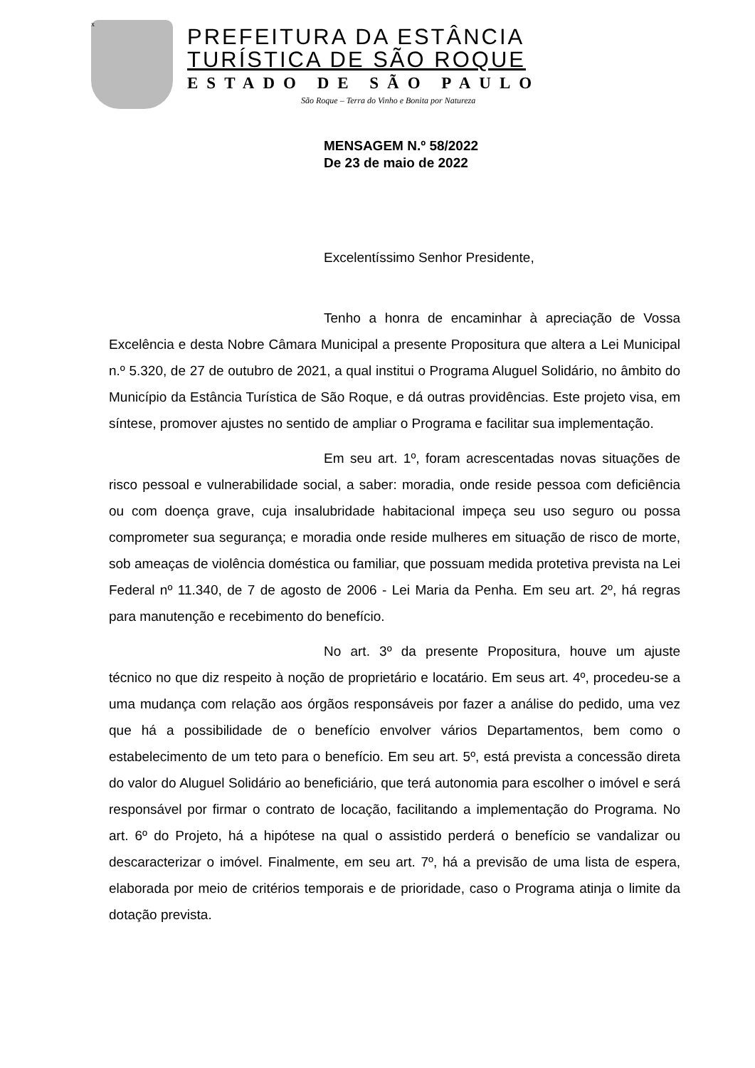x
PREFEITURA DA ESTÂNCIA
TURÍSTICA DE SÃO ROQUE
ESTADO DE SÃO PAULO
São Roque – Terra do Vinho e Bonita por Natureza
MENSAGEM N.º 58/2022
De 23 de maio de 2022
Excelentíssimo Senhor Presidente,
Tenho a honra de encaminhar à apreciação de Vossa Excelência e desta Nobre Câmara Municipal a presente Propositura que altera a Lei Municipal n.º 5.320, de 27 de outubro de 2021, a qual institui o Programa Aluguel Solidário, no âmbito do Município da Estância Turística de São Roque, e dá outras providências. Este projeto visa, em síntese, promover ajustes no sentido de ampliar o Programa e facilitar sua implementação.
Em seu art. 1º, foram acrescentadas novas situações de risco pessoal e vulnerabilidade social, a saber: moradia, onde reside pessoa com deficiência ou com doença grave, cuja insalubridade habitacional impeça seu uso seguro ou possa comprometer sua segurança; e moradia onde reside mulheres em situação de risco de morte, sob ameaças de violência doméstica ou familiar, que possuam medida protetiva prevista na Lei Federal nº 11.340, de 7 de agosto de 2006 - Lei Maria da Penha. Em seu art. 2º, há regras para manutenção e recebimento do benefício.
No art. 3º da presente Propositura, houve um ajuste técnico no que diz respeito à noção de proprietário e locatário. Em seus art. 4º, procedeu-se a uma mudança com relação aos órgãos responsáveis por fazer a análise do pedido, uma vez que há a possibilidade de o benefício envolver vários Departamentos, bem como o estabelecimento de um teto para o benefício. Em seu art. 5º, está prevista a concessão direta do valor do Aluguel Solidário ao beneficiário, que terá autonomia para escolher o imóvel e será responsável por firmar o contrato de locação, facilitando a implementação do Programa. No art. 6º do Projeto, há a hipótese na qual o assistido perderá o benefício se vandalizar ou descaracterizar o imóvel. Finalmente, em seu art. 7º, há a previsão de uma lista de espera, elaborada por meio de critérios temporais e de prioridade, caso o Programa atinja o limite da dotação prevista.